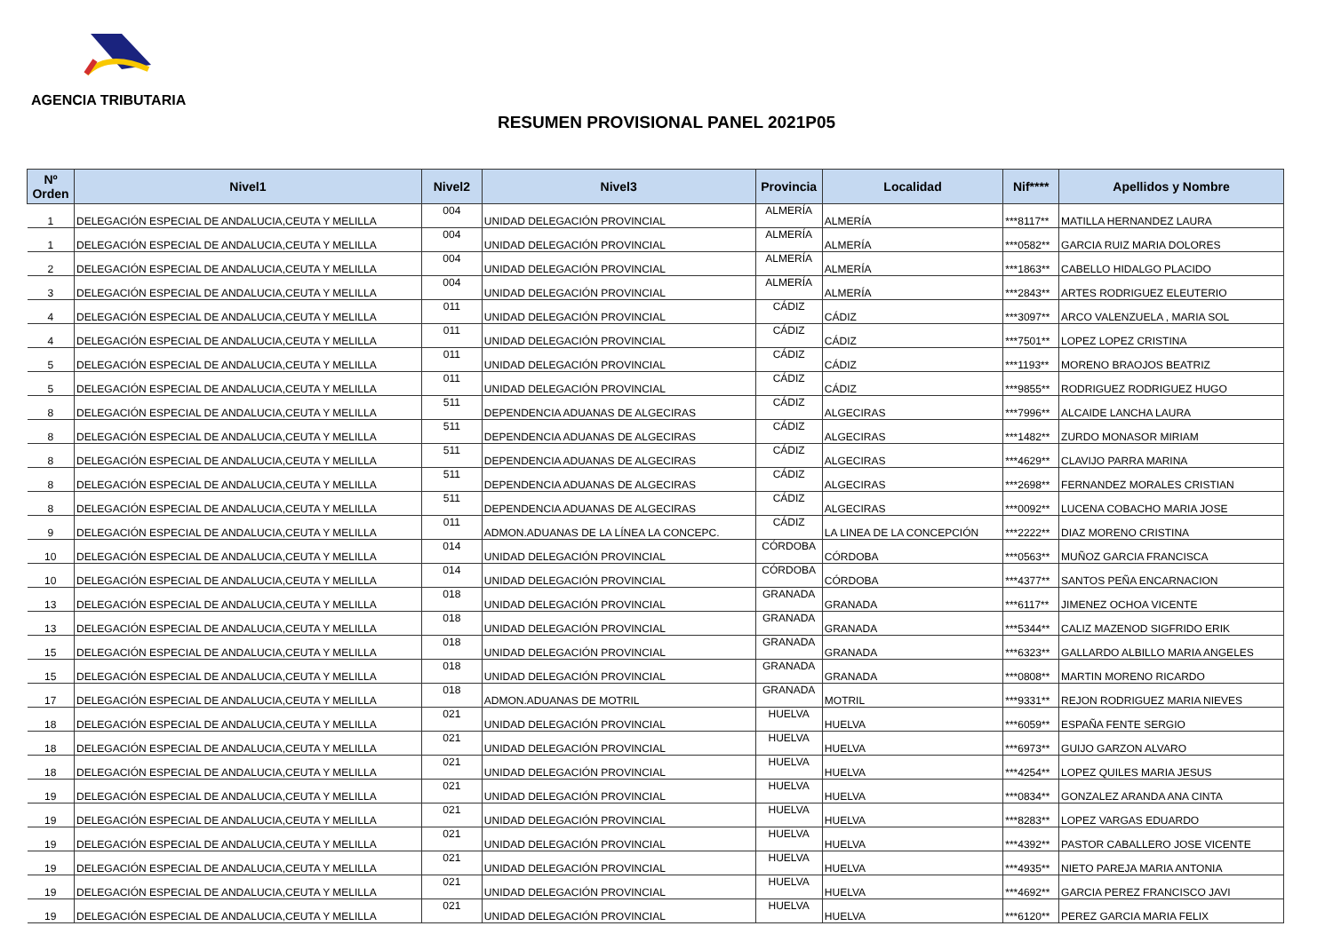AGENCIA TRIBUTARIA
RESUMEN PROVISIONAL PANEL 2021P05
| Nº Orden | Nivel1 | Nivel2 | Nivel3 | Provincia | Localidad | Nif**** | Apellidos y Nombre |
| --- | --- | --- | --- | --- | --- | --- | --- |
| 1 | DELEGACIÓN ESPECIAL DE ANDALUCIA,CEUTA Y MELILLA | 004 | UNIDAD DELEGACIÓN PROVINCIAL | ALMERÍA | ALMERÍA | ***8117** | MATILLA HERNANDEZ LAURA |
| 1 | DELEGACIÓN ESPECIAL DE ANDALUCIA,CEUTA Y MELILLA | 004 | UNIDAD DELEGACIÓN PROVINCIAL | ALMERÍA | ALMERÍA | ***0582** | GARCIA RUIZ MARIA DOLORES |
| 2 | DELEGACIÓN ESPECIAL DE ANDALUCIA,CEUTA Y MELILLA | 004 | UNIDAD DELEGACIÓN PROVINCIAL | ALMERÍA | ALMERÍA | ***1863** | CABELLO HIDALGO PLACIDO |
| 3 | DELEGACIÓN ESPECIAL DE ANDALUCIA,CEUTA Y MELILLA | 004 | UNIDAD DELEGACIÓN PROVINCIAL | ALMERÍA | ALMERÍA | ***2843** | ARTES RODRIGUEZ ELEUTERIO |
| 4 | DELEGACIÓN ESPECIAL DE ANDALUCIA,CEUTA Y MELILLA | 011 | UNIDAD DELEGACIÓN PROVINCIAL | CÁDIZ | CÁDIZ | ***3097** | ARCO VALENZUELA , MARIA SOL |
| 4 | DELEGACIÓN ESPECIAL DE ANDALUCIA,CEUTA Y MELILLA | 011 | UNIDAD DELEGACIÓN PROVINCIAL | CÁDIZ | CÁDIZ | ***7501** | LOPEZ LOPEZ CRISTINA |
| 5 | DELEGACIÓN ESPECIAL DE ANDALUCIA,CEUTA Y MELILLA | 011 | UNIDAD DELEGACIÓN PROVINCIAL | CÁDIZ | CÁDIZ | ***1193** | MORENO BRAOJOS BEATRIZ |
| 5 | DELEGACIÓN ESPECIAL DE ANDALUCIA,CEUTA Y MELILLA | 011 | UNIDAD DELEGACIÓN PROVINCIAL | CÁDIZ | CÁDIZ | ***9855** | RODRIGUEZ RODRIGUEZ HUGO |
| 8 | DELEGACIÓN ESPECIAL DE ANDALUCIA,CEUTA Y MELILLA | 511 | DEPENDENCIA ADUANAS DE ALGECIRAS | CÁDIZ | ALGECIRAS | ***7996** | ALCAIDE LANCHA LAURA |
| 8 | DELEGACIÓN ESPECIAL DE ANDALUCIA,CEUTA Y MELILLA | 511 | DEPENDENCIA ADUANAS DE ALGECIRAS | CÁDIZ | ALGECIRAS | ***1482** | ZURDO MONASOR MIRIAM |
| 8 | DELEGACIÓN ESPECIAL DE ANDALUCIA,CEUTA Y MELILLA | 511 | DEPENDENCIA ADUANAS DE ALGECIRAS | CÁDIZ | ALGECIRAS | ***4629** | CLAVIJO PARRA MARINA |
| 8 | DELEGACIÓN ESPECIAL DE ANDALUCIA,CEUTA Y MELILLA | 511 | DEPENDENCIA ADUANAS DE ALGECIRAS | CÁDIZ | ALGECIRAS | ***2698** | FERNANDEZ MORALES CRISTIAN |
| 8 | DELEGACIÓN ESPECIAL DE ANDALUCIA,CEUTA Y MELILLA | 511 | DEPENDENCIA ADUANAS DE ALGECIRAS | CÁDIZ | ALGECIRAS | ***0092** | LUCENA COBACHO MARIA JOSE |
| 9 | DELEGACIÓN ESPECIAL DE ANDALUCIA,CEUTA Y MELILLA | 011 | ADMON.ADUANAS DE LA LÍNEA LA CONCEPC. | CÁDIZ | LA LINEA DE LA CONCEPCIÓN | ***2222** | DIAZ MORENO CRISTINA |
| 10 | DELEGACIÓN ESPECIAL DE ANDALUCIA,CEUTA Y MELILLA | 014 | UNIDAD DELEGACIÓN PROVINCIAL | CÓRDOBA | CÓRDOBA | ***0563** | MUÑOZ GARCIA FRANCISCA |
| 10 | DELEGACIÓN ESPECIAL DE ANDALUCIA,CEUTA Y MELILLA | 014 | UNIDAD DELEGACIÓN PROVINCIAL | CÓRDOBA | CÓRDOBA | ***4377** | SANTOS PEÑA ENCARNACION |
| 13 | DELEGACIÓN ESPECIAL DE ANDALUCIA,CEUTA Y MELILLA | 018 | UNIDAD DELEGACIÓN PROVINCIAL | GRANADA | GRANADA | ***6117** | JIMENEZ OCHOA VICENTE |
| 13 | DELEGACIÓN ESPECIAL DE ANDALUCIA,CEUTA Y MELILLA | 018 | UNIDAD DELEGACIÓN PROVINCIAL | GRANADA | GRANADA | ***5344** | CALIZ MAZENOD SIGFRIDO ERIK |
| 15 | DELEGACIÓN ESPECIAL DE ANDALUCIA,CEUTA Y MELILLA | 018 | UNIDAD DELEGACIÓN PROVINCIAL | GRANADA | GRANADA | ***6323** | GALLARDO ALBILLO MARIA ANGELES |
| 15 | DELEGACIÓN ESPECIAL DE ANDALUCIA,CEUTA Y MELILLA | 018 | UNIDAD DELEGACIÓN PROVINCIAL | GRANADA | GRANADA | ***0808** | MARTIN MORENO RICARDO |
| 17 | DELEGACIÓN ESPECIAL DE ANDALUCIA,CEUTA Y MELILLA | 018 | ADMON.ADUANAS DE MOTRIL | GRANADA | MOTRIL | ***9331** | REJON RODRIGUEZ MARIA NIEVES |
| 18 | DELEGACIÓN ESPECIAL DE ANDALUCIA,CEUTA Y MELILLA | 021 | UNIDAD DELEGACIÓN PROVINCIAL | HUELVA | HUELVA | ***6059** | ESPAÑA FENTE SERGIO |
| 18 | DELEGACIÓN ESPECIAL DE ANDALUCIA,CEUTA Y MELILLA | 021 | UNIDAD DELEGACIÓN PROVINCIAL | HUELVA | HUELVA | ***6973** | GUIJO GARZON ALVARO |
| 18 | DELEGACIÓN ESPECIAL DE ANDALUCIA,CEUTA Y MELILLA | 021 | UNIDAD DELEGACIÓN PROVINCIAL | HUELVA | HUELVA | ***4254** | LOPEZ QUILES MARIA JESUS |
| 19 | DELEGACIÓN ESPECIAL DE ANDALUCIA,CEUTA Y MELILLA | 021 | UNIDAD DELEGACIÓN PROVINCIAL | HUELVA | HUELVA | ***0834** | GONZALEZ ARANDA ANA CINTA |
| 19 | DELEGACIÓN ESPECIAL DE ANDALUCIA,CEUTA Y MELILLA | 021 | UNIDAD DELEGACIÓN PROVINCIAL | HUELVA | HUELVA | ***8283** | LOPEZ VARGAS EDUARDO |
| 19 | DELEGACIÓN ESPECIAL DE ANDALUCIA,CEUTA Y MELILLA | 021 | UNIDAD DELEGACIÓN PROVINCIAL | HUELVA | HUELVA | ***4392** | PASTOR CABALLERO JOSE VICENTE |
| 19 | DELEGACIÓN ESPECIAL DE ANDALUCIA,CEUTA Y MELILLA | 021 | UNIDAD DELEGACIÓN PROVINCIAL | HUELVA | HUELVA | ***4935** | NIETO PAREJA MARIA ANTONIA |
| 19 | DELEGACIÓN ESPECIAL DE ANDALUCIA,CEUTA Y MELILLA | 021 | UNIDAD DELEGACIÓN PROVINCIAL | HUELVA | HUELVA | ***4692** | GARCIA PEREZ FRANCISCO JAVI |
| 19 | DELEGACIÓN ESPECIAL DE ANDALUCIA,CEUTA Y MELILLA | 021 | UNIDAD DELEGACIÓN PROVINCIAL | HUELVA | HUELVA | ***6120** | PEREZ GARCIA MARIA FELIX |